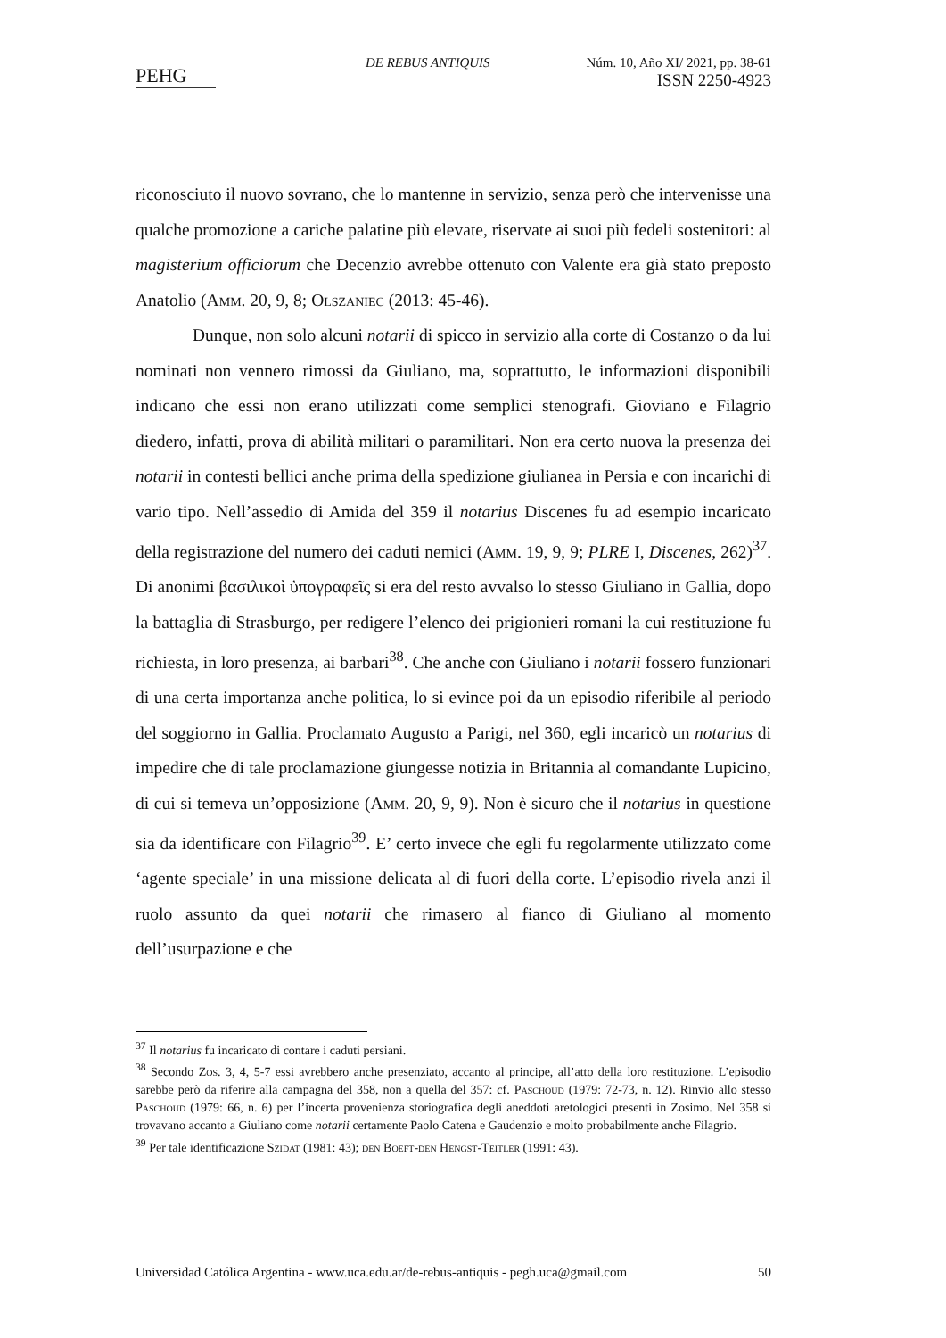PEHG
DE REBUS ANTIQUIS Núm. 10, Año XI/ 2021, pp. 38-61
ISSN 2250-4923
riconosciuto il nuovo sovrano, che lo mantenne in servizio, senza però che intervenisse una qualche promozione a cariche palatine più elevate, riservate ai suoi più fedeli sostenitori: al magisterium officiorum che Decenzio avrebbe ottenuto con Valente era già stato preposto Anatolio (Amm. 20, 9, 8; Olszaniec (2013: 45-46).
Dunque, non solo alcuni notarii di spicco in servizio alla corte di Costanzo o da lui nominati non vennero rimossi da Giuliano, ma, soprattutto, le informazioni disponibili indicano che essi non erano utilizzati come semplici stenografi. Gioviano e Filagrio diedero, infatti, prova di abilità militari o paramilitari. Non era certo nuova la presenza dei notarii in contesti bellici anche prima della spedizione giulianea in Persia e con incarichi di vario tipo. Nell’assedio di Amida del 359 il notarius Discenes fu ad esempio incaricato della registrazione del numero dei caduti nemici (Amm. 19, 9, 9; PLRE I, Discenes, 262)<sup>37</sup>. Di anonimi βασιλικοὶ ὑπογραφεῖς si era del resto avvalso lo stesso Giuliano in Gallia, dopo la battaglia di Strasburgo, per redigere l’elenco dei prigionieri romani la cui restituzione fu richiesta, in loro presenza, ai barbari<sup>38</sup>. Che anche con Giuliano i notarii fossero funzionari di una certa importanza anche politica, lo si evince poi da un episodio riferibile al periodo del soggiorno in Gallia. Proclamato Augusto a Parigi, nel 360, egli incaricò un notarius di impedire che di tale proclamazione giungesse notizia in Britannia al comandante Lupicino, di cui si temeva un’opposizione (Amm. 20, 9, 9). Non è sicuro che il notarius in questione sia da identificare con Filagrio<sup>39</sup>. E’ certo invece che egli fu regolarmente utilizzato come ‘agente speciale’ in una missione delicata al di fuori della corte. L’episodio rivela anzi il ruolo assunto da quei notarii che rimasero al fianco di Giuliano al momento dell’usurpazione e che
<sup>37</sup> Il notarius fu incaricato di contare i caduti persiani.
<sup>38</sup> Secondo Zos. 3, 4, 5-7 essi avrebbero anche presenziato, accanto al principe, all’atto della loro restituzione. L’episodio sarebbe però da riferire alla campagna del 358, non a quella del 357: cf. Paschoud (1979: 72-73, n. 12). Rinvio allo stesso Paschoud (1979: 66, n. 6) per l’incerta provenienza storiografica degli aneddoti aretologici presenti in Zosimo. Nel 358 si trovavano accanto a Giuliano come notarii certamente Paolo Catena e Gaudenzio e molto probabilmente anche Filagrio.
<sup>39</sup> Per tale identificazione Szidat (1981: 43); den Boeft-den Hengst-Teitler (1991: 43).
Universidad Católica Argentina - www.uca.edu.ar/de-rebus-antiquis - pegh.uca@gmail.com 50